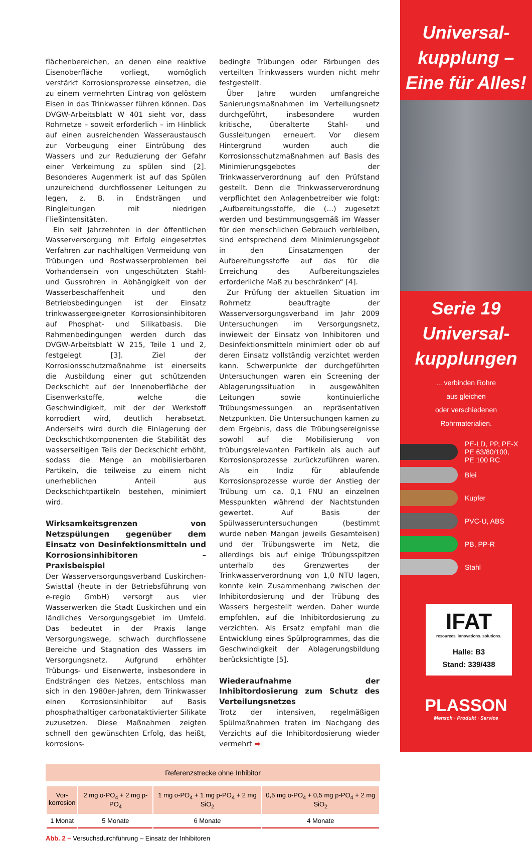flächenbereichen, an denen eine reaktive Eisenoberfläche vorliegt, womöglich verstärkt Korrosionsprozesse einsetzen, die zu einem vermehrten Eintrag von gelöstem Eisen in das Trinkwasser führen können. Das DVGW-Arbeitsblatt W 401 sieht vor, dass Rohrnetze – soweit erforderlich – im Hinblick auf einen ausreichenden Wasseraustausch zur Vorbeugung einer Eintrübung des Wassers und zur Reduzierung der Gefahr einer Verkeimung zu spülen sind [2]. Besonderes Augenmerk ist auf das Spülen unzureichend durchflossener Leitungen zu legen, z. B. in Endsträngen und Ringleitungen mit niedrigen Fließintensitäten.
Ein seit Jahrzehnten in der öffentlichen Wasserversorgung mit Erfolg eingesetztes Verfahren zur nachhaltigen Vermeidung von Trübungen und Rostwasserproblemen bei Vorhandensein von ungeschützten Stahl- und Gussrohren in Abhängigkeit von der Wasserbeschaffenheit und den Betriebsbedingungen ist der Einsatz trinkwassergeeigneter Korrosionsinhibitoren auf Phosphat- und Silikatbasis. Die Rahmenbedingungen werden durch das DVGW-Arbeitsblatt W 215, Teile 1 und 2, festgelegt [3]. Ziel der Korrosionsschutzmaßnahme ist einerseits die Ausbildung einer gut schützenden Deckschicht auf der Innenoberfläche der Eisenwerkstoffe, welche die Geschwindigkeit, mit der der Werkstoff korrodiert wird, deutlich herabsetzt. Anderseits wird durch die Einlagerung der Deckschichtkomponenten die Stabilität des wasserseitigen Teils der Deckschicht erhöht, sodass die Menge an mobilisierbaren Partikeln, die teilweise zu einem nicht unerheblichen Anteil aus Deckschichtpartikeln bestehen, minimiert wird.
Wirksamkeitsgrenzen von Netzspülungen gegenüber dem Einsatz von Desinfektionsmitteln und Korrosionsinhibitoren – Praxisbeispiel
Der Wasserversorgungsverband Euskirchen-Swisttal (heute in der Betriebsführung von e-regio GmbH) versorgt aus vier Wasserwerken die Stadt Euskirchen und ein ländliches Versorgungsgebiet im Umfeld. Das bedeutet in der Praxis lange Versorgungswege, schwach durchflossene Bereiche und Stagnation des Wassers im Versorgungsnetz. Aufgrund erhöhter Trübungs- und Eisenwerte, insbesondere in Endsträngen des Netzes, entschloss man sich in den 1980er-Jahren, dem Trinkwasser einen Korrosionsinhibitor auf Basis phosphathaltiger carbonataktivierter Silikate zuzusetzen. Diese Maßnahmen zeigten schnell den gewünschten Erfolg, das heißt, korrosions-
bedingte Trübungen oder Färbungen des verteilten Trinkwassers wurden nicht mehr festgestellt.
Über Jahre wurden umfangreiche Sanierungsmaßnahmen im Verteilungsnetz durchgeführt, insbesondere wurden kritische, überalterte Stahl- und Gussleitungen erneuert. Vor diesem Hintergrund wurden auch die Korrosionsschutzmaßnahmen auf Basis des Minimierungsgebotes der Trinkwasserverordnung auf den Prüfstand gestellt. Denn die Trinkwasserverordnung verpflichtet den Anlagenbetreiber wie folgt: „Aufbereitungsstoffe, die (...) zugesetzt werden und bestimmungsgemäß im Wasser für den menschlichen Gebrauch verbleiben, sind entsprechend dem Minimierungsgebot in den Einsatzmengen der Aufbereitungsstoffe auf das für die Erreichung des Aufbereitungszieles erforderliche Maß zu beschränken“ [4].
Zur Prüfung der aktuellen Situation im Rohrnetz beauftragte der Wasserversorgungsverband im Jahr 2009 Untersuchungen im Versorgungsnetz, inwieweit der Einsatz von Inhibitoren und Desinfektionsmitteln minimiert oder ob auf deren Einsatz vollständig verzichtet werden kann. Schwerpunkte der durchgeführten Untersuchungen waren ein Screening der Ablagerungssituation in ausgewählten Leitungen sowie kontinuierliche Trübungsmessungen an repräsentativen Netzpunkten. Die Untersuchungen kamen zu dem Ergebnis, dass die Trübungsereignisse sowohl auf die Mobilisierung von trübungsrelevanten Partikeln als auch auf Korrosionsprozesse zurückzuführen waren. Als ein Indiz für ablaufende Korrosionsprozesse wurde der Anstieg der Trübung um ca. 0,1 FNU an einzelnen Messpunkten während der Nachtstunden gewertet. Auf Basis der Spülwasseruntersuchungen (bestimmt wurde neben Mangan jeweils Gesamteisen) und der Trübungswerte im Netz, die allerdings bis auf einige Trübungsspitzen unterhalb des Grenzwertes der Trinkwasserverordnung von 1,0 NTU lagen, konnte kein Zusammenhang zwischen der Inhibitordosierung und der Trübung des Wassers hergestellt werden. Daher wurde empfohlen, auf die Inhibitordosierung zu verzichten. Als Ersatz empfahl man die Entwicklung eines Spülprogrammes, das die Geschwindigkeit der Ablagerungsbildung berücksichtigte [5].
Wiederaufnahme der Inhibitordosierung zum Schutz des Verteilungsnetzes
Trotz der intensiven, regelmäßigen Spülmaßnahmen traten im Nachgang des Verzichts auf die Inhibitordosierung wieder vermehrt ➡
Referenzstrecke ohne Inhibitor
| Vor- korrosion | 2 mg o-PO<sub>4</sub> + 2 mg p-PO<sub>4</sub> | 1 mg o-PO<sub>4</sub> + 1 mg p-PO<sub>4</sub> + 2 mg SiO<sub>2</sub> | 0,5 mg o-PO<sub>4</sub> + 0,5 mg p-PO<sub>4</sub> + 2 mg SiO<sub>2</sub> |
| 1 Monat | 5 Monate | 6 Monate | 4 Monate |
Abb. 2 – Versuchsdurchführung – Einsatz der Inhibitoren
Universal-
kupplung –
Eine für Alles!
Serie 19
Universal-
kupplungen
... verbinden Rohre
aus gleichen
oder verschiedenen
Rohrmaterialien.
PE-LD, PP, PE-X
PE 63/80/100,
PE 100 RC
Blei
Kupfer
PVC-U, ABS
PB, PP-R
Stahl
IFAT
resources. innovations. solutions.
Halle: B3
Stand: 339/438
PLASSON
Mensch · Produkt · Service